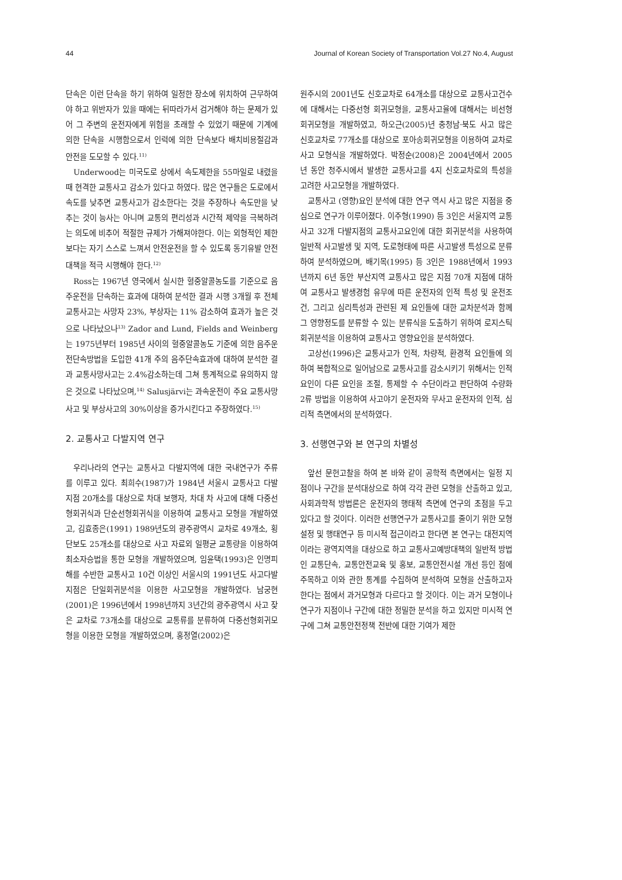44 Journal of Korean Society of Transportation Vol.27 No.4, August
단속은 이런 단속을 하기 위하여 일정한 장소에 위치하여 근무하여야 하고 위반자가 있을 때에는 뒤따라가서 검거해야 하는 문제가 있어 그 주변의 운전자에게 위험을 초래할 수 있었기 때문에 기계에 의한 단속을 시행함으로서 인력에 의한 단속보다 배치비용절감과 안전을 도모할 수 있다.<sup>11)</sup>
Underwood는 미국도로 상에서 속도제한을 55마일로 내렸을 때 현격한 교통사고 감소가 있다고 하였다. 많은 연구들은 도로에서 속도를 낮추면 교통사고가 감소한다는 것을 주장하나 속도만을 낮추는 것이 능사는 아니며 교통의 편리성과 시간적 제약을 극복하려는 의도에 비추어 적절한 규제가 가해져야한다. 이는 외형적인 제한보다는 자기 스스로 느껴서 안전운전을 할 수 있도록 동기유발 안전대책을 적극 시행해야 한다.<sup>12)</sup>
Ross는 1967년 영국에서 실시한 혈중알콜농도를 기준으로 음주운전을 단속하는 효과에 대하여 분석한 결과 시행 3개월 후 전체 교통사고는 사망자 23%, 부상자는 11% 감소하여 효과가 높은 것으로 나타났으나<sup>13)</sup> Zador and Lund, Fields and Weinberg는 1975년부터 1985년 사이의 혈중알콜농도 기준에 의한 음주운전단속방법을 도입한 41개 주의 음주단속효과에 대하여 분석한 결과 교통사망사고는 2.4%감소하는데 그쳐 통계적으로 유의하지 않은 것으로 나타났으며,<sup>14)</sup> Salusjärvi는 과속운전이 주요 교통사망사고 및 부상사고의 30%이상을 증가시킨다고 주장하였다.<sup>15)</sup>
2. 교통사고 다발지역 연구
우리나라의 연구는 교통사고 다발지역에 대한 국내연구가 주류를 이루고 있다. 최희수(1987)가 1984년 서울시 교통사고 다발지점 20개소를 대상으로 차대 보행자, 차대 차 사고에 대해 다중선형회귀식과 단순선형회귀식을 이용하여 교통사고 모형을 개발하였고, 김효종은(1991) 1989년도의 광주광역시 교차로 49개소, 횡단보도 25개소를 대상으로 사고 자료외 일평균 교통량을 이용하여 최소자승법을 통한 모형을 개발하였으며, 임윤택(1993)은 인명피해를 수반한 교통사고 10건 이상인 서울시의 1991년도 사고다발지점은 단일회귀분석을 이용한 사고모형을 개발하였다. 남궁현(2001)은 1996년에서 1998년까지 3년간의 광주광역시 사고 잦은 교차로 73개소를 대상으로 교통류를 분류하여 다중선형회귀모형을 이용한 모형을 개발하였으며, 홍정열(2002)은
원주시의 2001년도 신호교차로 64개소를 대상으로 교통사고건수에 대해서는 다중선형 회귀모형을, 교통사고율에 대해서는 비선형회귀모형을 개발하였고, 하오근(2005)년 충청남·북도 사고 많은 신호교차로 77개소를 대상으로 포아송회귀모형을 이용하여 교차로 사고 모형식을 개발하였다. 박정순(2008)은 2004년에서 2005년 동안 청주시에서 발생한 교통사고를 4지 신호교차로의 특성을 고려한 사고모형을 개발하였다.
교통사고 (영향)요인 분석에 대한 연구 역시 사고 많은 지점을 중심으로 연구가 이루어졌다. 이주형(1990) 등 3인은 서울지역 교통사고 32개 다발지점의 교통사고요인에 대한 회귀분석을 사용하여 일반적 사고발생 및 지역, 도로형태에 따른 사고발생 특성으로 분류하여 분석하였으며, 배기목(1995) 등 3인은 1988년에서 1993년까지 6년 동안 부산지역 교통사고 많은 지점 70개 지점에 대하여 교통사고 발생경험 유무에 따른 운전자의 인적 특성 및 운전조건, 그리고 심리특성과 관련된 제 요인들에 대한 교차분석과 함께 그 영향정도를 분류할 수 있는 분류식을 도출하기 위하여 로지스틱 회귀분석을 이용하여 교통사고 영향요인을 분석하였다.
고상선(1996)은 교통사고가 인적, 차량적, 환경적 요인들에 의하여 복합적으로 일어남으로 교통사고를 감소시키기 위해서는 인적 요인이 다른 요인을 조절, 통제할 수 수단이라고 판단하여 수량화 2류 방법을 이용하여 사고야기 운전자와 무사고 운전자의 인적, 심리적 측면에서의 분석하였다.
3. 선행연구와 본 연구의 차별성
앞선 문헌고찰을 하여 본 바와 같이 공학적 측면에서는 일정 지점이나 구간을 분석대상으로 하여 각각 관련 모형을 산출하고 있고, 사회과학적 방법론은 운전자의 행태적 측면에 연구의 초점을 두고 있다고 할 것이다. 이러한 선행연구가 교통사고를 줄이기 위한 모형설정 및 행태연구 등 미시적 접근이라고 한다면 본 연구는 대전지역이라는 광역지역을 대상으로 하고 교통사고예방대책의 일반적 방법인 교통단속, 교통안전교육 및 홍보, 교통안전시설 개선 등인 점에 주목하고 이와 관한 통계를 수집하여 분석하여 모형을 산출하고자 한다는 점에서 과거모형과 다르다고 할 것이다. 이는 과거 모형이나 연구가 지점이나 구간에 대한 정밀한 분석을 하고 있지만 미시적 연구에 그쳐 교통안전정책 전반에 대한 기여가 제한